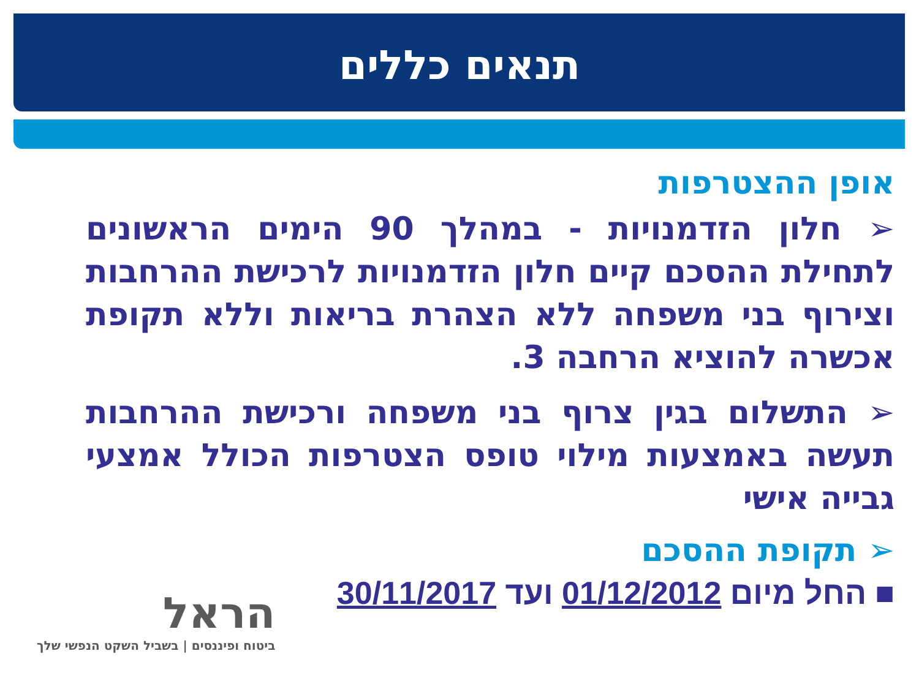תנאים כללים
אופן ההצטרפות
➢ חלון הזדמנויות - במהלך 90 הימים הראשונים לתחילת ההסכם קיים חלון הזדמנויות לרכישת ההרחבות וצירוף בני משפחה ללא הצהרת בריאות וללא תקופת אכשרה להוציא הרחבה 3.
➢ התשלום בגין צרוף בני משפחה ורכישת ההרחבות תעשה באמצעות מילוי טופס הצטרפות הכולל אמצעי גבייה אישי
➢ תקופת ההסכם
■ החל מיום 01/12/2012 ועד 30/11/2017
הראל
ביטוח ופיננסים | בשביל השקט הנפשי שלך